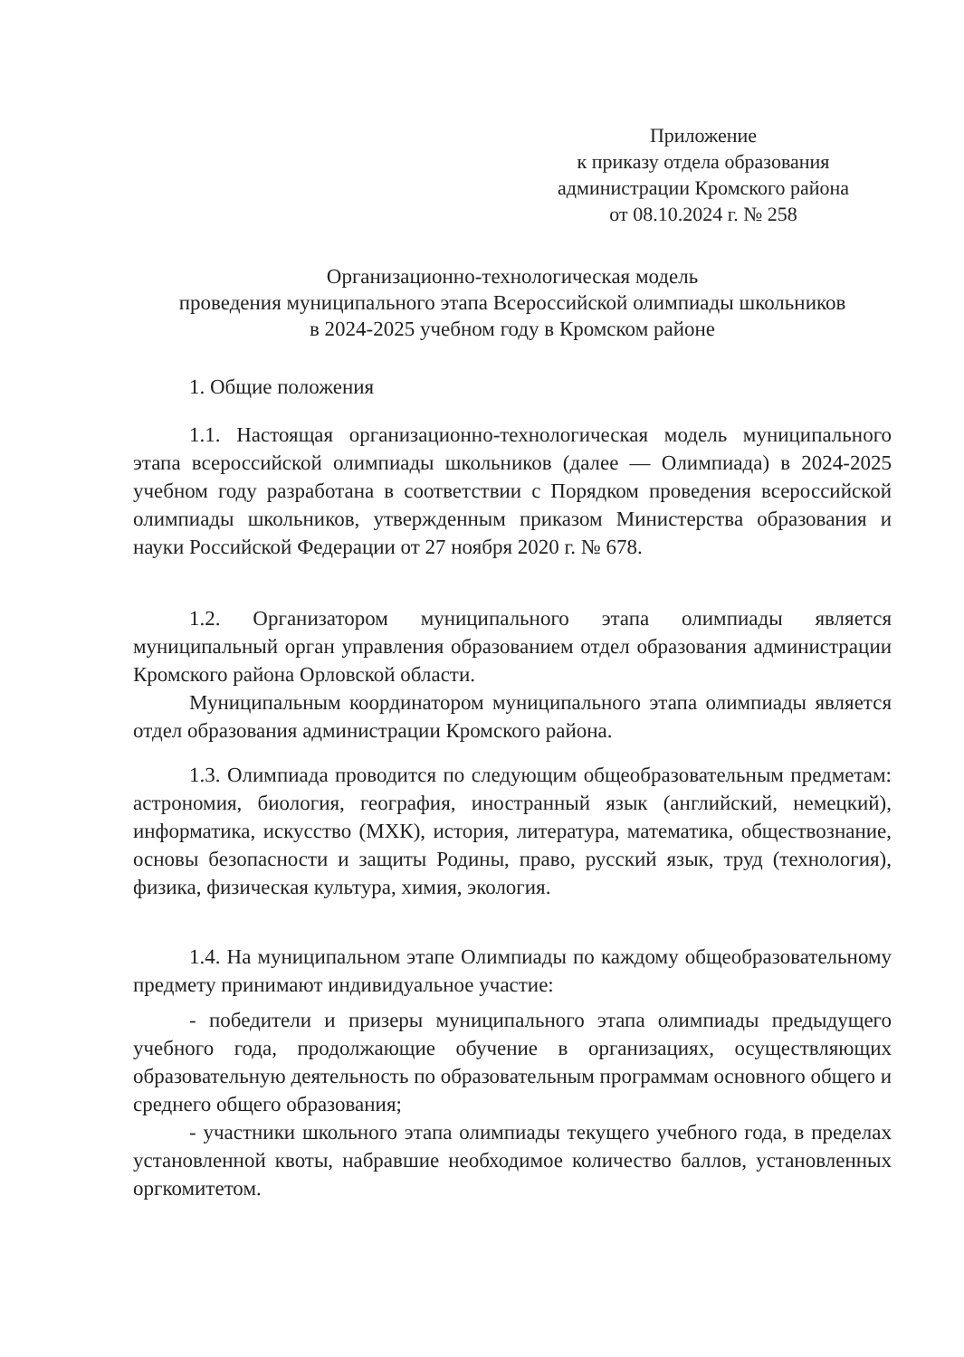Приложение
к приказу отдела образования
администрации Кромского района
от 08.10.2024 г. № 258
Организационно-технологическая модель
проведения муниципального этапа Всероссийской олимпиады школьников
в 2024-2025 учебном году в Кромском районе
1. Общие положения
1.1. Настоящая организационно-технологическая модель муниципального этапа всероссийской олимпиады школьников (далее — Олимпиада) в 2024-2025 учебном году разработана в соответствии с Порядком проведения всероссийской олимпиады школьников, утвержденным приказом Министерства образования и науки Российской Федерации от 27 ноября 2020 г. № 678.
1.2. Организатором муниципального этапа олимпиады является муниципальный орган управления образованием отдел образования администрации Кромского района Орловской области.
Муниципальным координатором муниципального этапа олимпиады является отдел образования администрации Кромского района.
1.3. Олимпиада проводится по следующим общеобразовательным предметам: астрономия, биология, география, иностранный язык (английский, немецкий), информатика, искусство (МХК), история, литература, математика, обществознание, основы безопасности и защиты Родины, право, русский язык, труд (технология), физика, физическая культура, химия, экология.
1.4. На муниципальном этапе Олимпиады по каждому общеобразовательному предмету принимают индивидуальное участие:
- победители и призеры муниципального этапа олимпиады предыдущего учебного года, продолжающие обучение в организациях, осуществляющих образовательную деятельность по образовательным программам основного общего и среднего общего образования;
- участники школьного этапа олимпиады текущего учебного года, в пределах установленной квоты, набравшие необходимое количество баллов, установленных оргкомитетом.